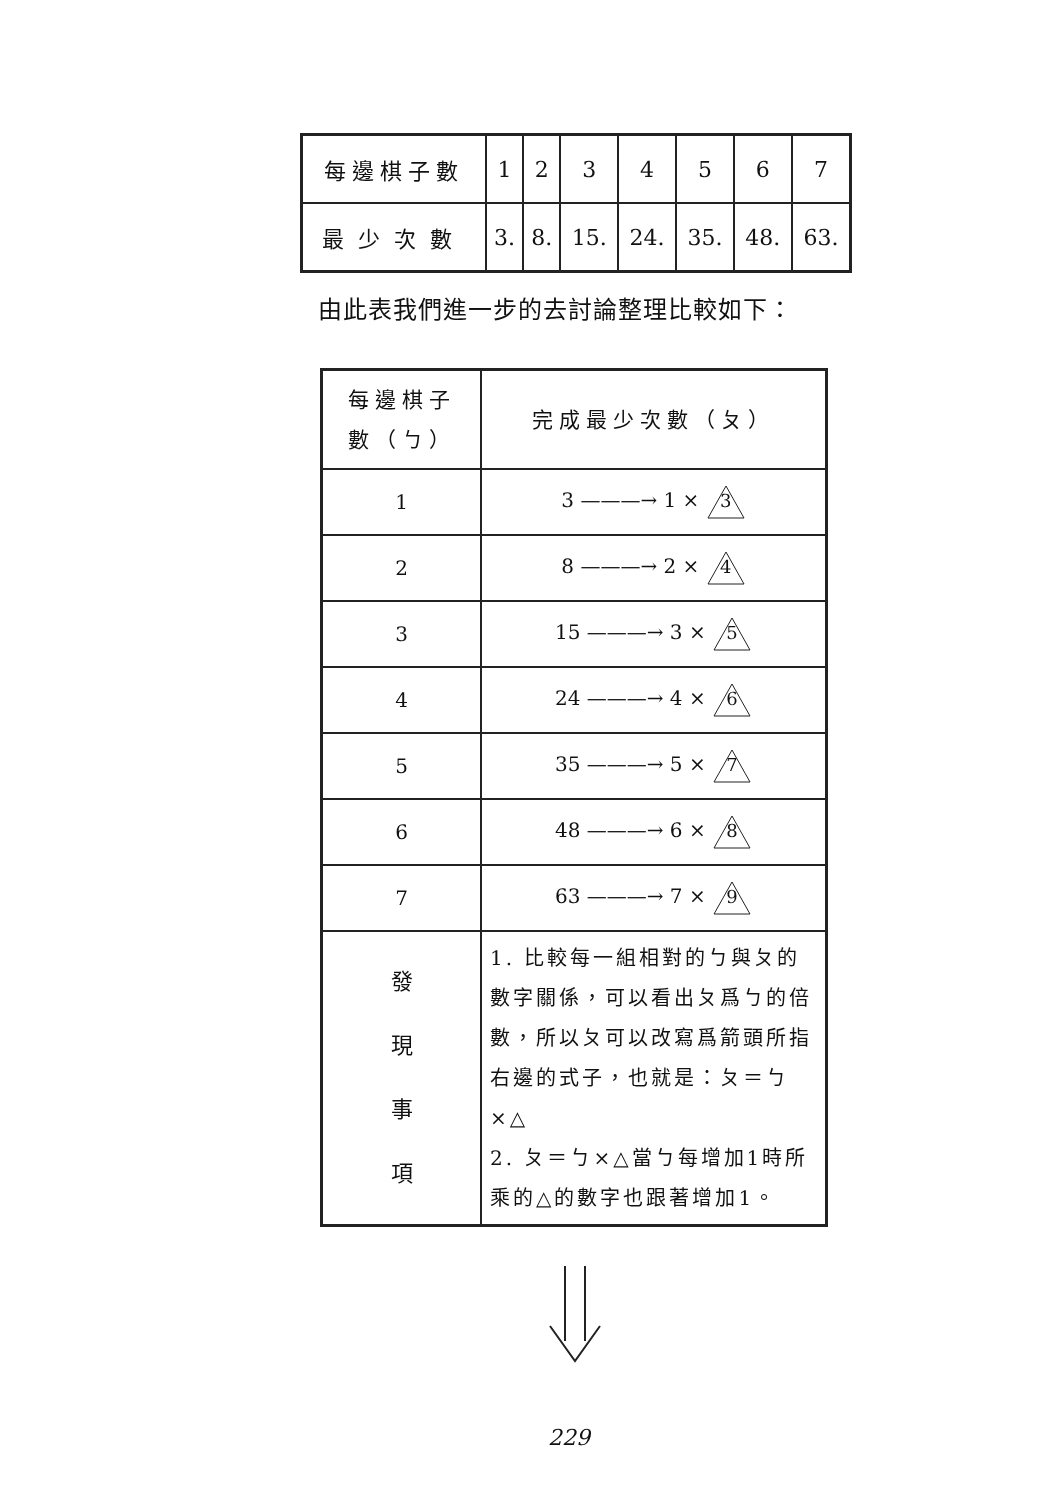| 每邊棋子數 | 1 | 2 | 3 | 4 | 5 | 6 | 7 |
| 最少次數 | 3. | 8. | 15. | 24. | 35. | 48. | 63. |
由此表我們進一步的去討論整理比較如下：
| 每邊棋子 數（ㄅ） | 完成最少次數（ㄆ） |
| --- | --- |
| 1 | 3 ———→ 1 × 3 |
| 2 | 8 ———→ 2 × 4 |
| 3 | 15 ———→ 3 × 5 |
| 4 | 24 ———→ 4 × 6 |
| 5 | 35 ———→ 5 × 7 |
| 6 | 48 ———→ 6 × 8 |
| 7 | 63 ———→ 7 × 9 |
| 發 現 事 項 | 1. 比較每一組相對的ㄅ與ㄆ的數字關係，可以看出ㄆ爲ㄅ的倍數，所以ㄆ可以改寫爲箭頭所指右邊的式子，也就是：ㄆ＝ㄅ×△ 2. ㄆ＝ㄅ×△當ㄅ每增加1時所乘的△的數字也跟著增加1。 |
229